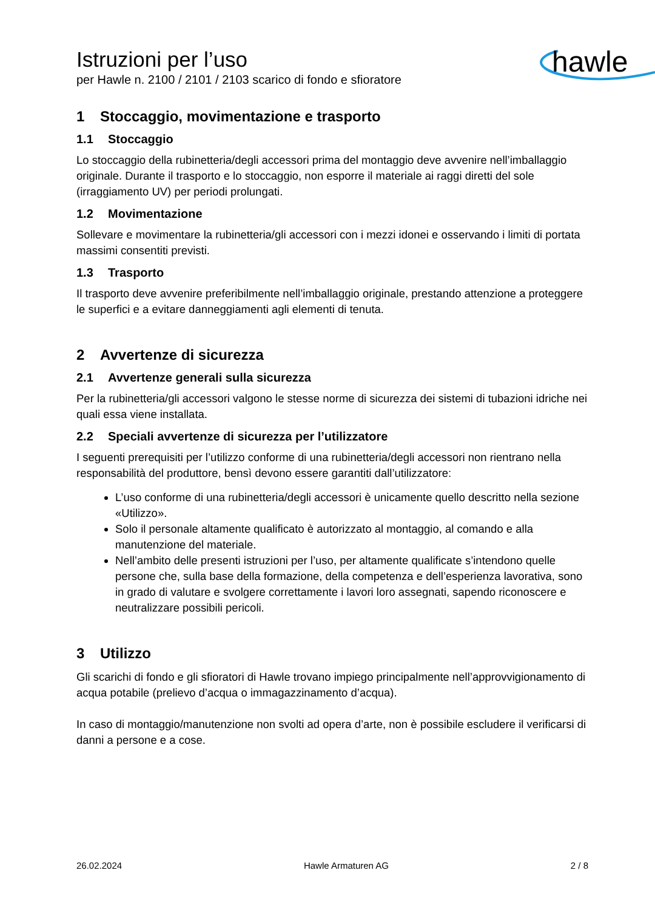Istruzioni per l’uso
per Hawle n. 2100 / 2101 / 2103 scarico di fondo e sfioratore
hawle
1 Stoccaggio, movimentazione e trasporto
1.1 Stoccaggio
Lo stoccaggio della rubinetteria/degli accessori prima del montaggio deve avvenire nell’imballaggio originale. Durante il trasporto e lo stoccaggio, non esporre il materiale ai raggi diretti del sole (irraggiamento UV) per periodi prolungati.
1.2 Movimentazione
Sollevare e movimentare la rubinetteria/gli accessori con i mezzi idonei e osservando i limiti di portata massimi consentiti previsti.
1.3 Trasporto
Il trasporto deve avvenire preferibilmente nell’imballaggio originale, prestando attenzione a proteggere le superfici e a evitare danneggiamenti agli elementi di tenuta.
2 Avvertenze di sicurezza
2.1 Avvertenze generali sulla sicurezza
Per la rubinetteria/gli accessori valgono le stesse norme di sicurezza dei sistemi di tubazioni idriche nei quali essa viene installata.
2.2 Speciali avvertenze di sicurezza per l’utilizzatore
I seguenti prerequisiti per l’utilizzo conforme di una rubinetteria/degli accessori non rientrano nella responsabilità del produttore, bensì devono essere garantiti dall’utilizzatore:
L’uso conforme di una rubinetteria/degli accessori è unicamente quello descritto nella sezione «Utilizzo».
Solo il personale altamente qualificato è autorizzato al montaggio, al comando e alla manutenzione del materiale.
Nell’ambito delle presenti istruzioni per l’uso, per altamente qualificate s’intendono quelle persone che, sulla base della formazione, della competenza e dell’esperienza lavorativa, sono in grado di valutare e svolgere correttamente i lavori loro assegnati, sapendo riconoscere e neutralizzare possibili pericoli.
3 Utilizzo
Gli scarichi di fondo e gli sfioratori di Hawle trovano impiego principalmente nell’approvvigionamento di acqua potabile (prelievo d’acqua o immagazzinamento d’acqua).
In caso di montaggio/manutenzione non svolti ad opera d’arte, non è possibile escludere il verificarsi di danni a persone e a cose.
26.02.2024 Hawle Armaturen AG 2 / 8